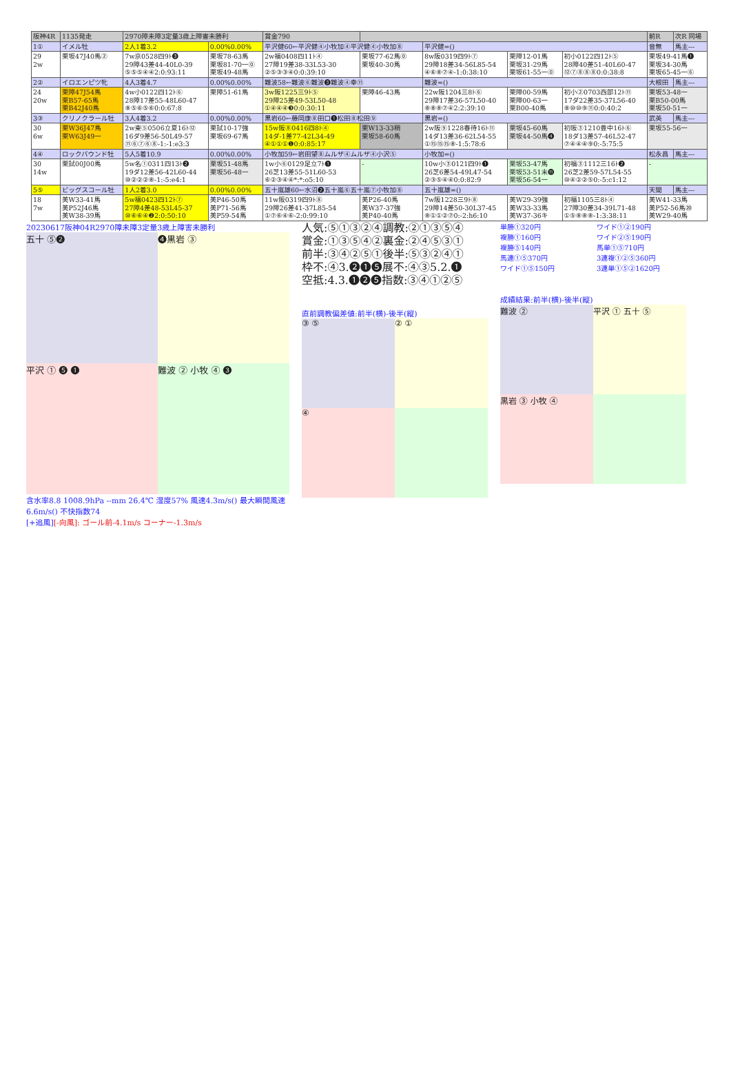| 阪神4R | 1135発走 | 2970障未障3定量3歳上障害未勝利 | | 賞金790 | | | | | 前R | 次R 同場 |
| 1① | イメル牡 | 2人1着3.2 | 0.00%0.00% | 平沢健60←平沢健④小牧加④平沢健④小牧加⑧ | | 平沢健=() | | | 音無 | 馬主--- |
| 29 2w | 栗坂47J40馬② | 7w京0528四9ﾄ❸ 29障43差44-40L0-39 ⑤⑤⑤④④2:0:93:11 | 栗坂78-63馬 栗坂81-70一⓪ 栗坂49-48馬 | 2w福0408四11ﾄ④ 27障19差38-33L53-30 ②⑤③③④0:0:39:10 | 栗坂77-62馬⓪ 栗坂40-30馬 | 8w阪0319四9ﾄ⑦ 29障18差34-56L85-54 ④⑥⑧⑦④-1:0:38:10 | 栗障12-01馬 栗坂31-29馬 栗坂61-55一⓪ | 初小0122四12ﾄ⑤ 28障40差51-40L60-47 ⑫⑦⑧⑧⑧0:0:38:8 | 栗坂49-41馬❶ 栗坂34-30馬 栗坂65-45一⑥ | |
| 2② | イロエンピツ牝 | 4人3着4.7 | 0.00%0.00% | 難波58←難波⑥難波❸難波④幸⑪ | | 難波=() | | | 大根田 | 馬主--- |
| 24 20w | 栗障47J54馬 栗B57-65馬 栗B42J40馬 | 4w小0122四12ﾄ⑥ 28障17差55-48L60-47 ⑧⑤⑥⑤⑥0:0:67:8 | 栗障51-61馬 | 3w阪1225三9ﾄ⑤ 29障25差49-53L50-48 ①④④④❸0:0:30:11 | 栗障46-43馬 | 22w阪1204三8ﾄ⑥ 29障17差36-57L50-40 ⑧⑧⑧⑦④2:2:39:10 | 栗障00-59馬 栗障00-63一 栗B00-40馬 | 初小②0703西部12ﾄ⑪ 17ダ22差35-37L56-40 ⑧⑩⑩⑨⑪0:0:40:2 | 栗坂53-48一 栗B50-00馬 栗坂50-51一 | |
| 3③ | クリノクラール牡 | 3人4着3.2 | 0.00%0.00% | 黒岩60←藤岡康⑧田口❶松田⑧松田⑨ | | 黒岩=() | | | 武英 | 馬主--- |
| 30 6w | 栗W36J47馬 栗W63J49一 | 2w東⑤0506立夏16ﾄ⑫ 16ダ9差56-50L49-57 ⑪⑥⑦⑥⑧-1:-1:e3:3 | 栗試10-17強 栗坂69-67馬 | 15w阪⑧0416四8ﾄ④ 14ダ-1差77-42L34-49 ④①①①❶0:0:85:17 | 栗W13-33稍 栗坂58-60馬 | 2w阪⑨1228春待16ﾄ⑪ 14ダ13差36-62L54-55 ①⑮⑮⑮⑧-1:5:78:6 | 栗坂45-60馬 栗坂44-50馬❹ | 初阪③1210豊中16ﾄ⑥ 18ダ13差57-46L52-47 ⑦④④④⑨0:-5:75:5 | 栗坂55-56一 | |
| 4④ | ロックバウンド牡 | 5人5着10.9 | 0.00%0.00% | 小牧加59←岩田望⑧ムルザ④ムルザ④小沢⑤ | | 小牧加=() | | | 松永昌 | 馬主--- |
| 30 14w | 栗試00J00馬 | 5w名①0311四13ﾄ❷ 19ダ12差56-42L60-44 ⑩②②②⑧-1:-5:e4:1 | 栗坂51-48馬 栗坂56-48一 | 1w小⑥0129足立7ﾄ❶ 26芝13差55-51L60-53 ⑥②③④④*:*:o5:10 | - | 10w小③0121四9ﾄ❶ 26芝6差54-49L47-54 ②③⑤④④0:0:82:9 | 栗坂53-47馬 栗坂53-51末⓫ 栗坂56-54一 | 初福③1112三16ﾄ❷ 26芝2差59-57L54-55 ⑩④②②⑤0:-5:c1:12 | - | |
| 5⑤ | ビッグスコール牡 | 1人2着3.0 | 0.00%0.00% | 五十嵐雄60←水沼❷五十嵐⑥五十嵐⑦小牧加⑧ | | 五十嵐雄=() | | | 天間 | 馬主--- |
| 18 7w | 美W33-41馬 美P52J46馬 美W38-39馬 | 5w福0423四12ﾄ⑦ 27障4差48-53L45-37 ⑩⑥⑥④❷2:0:50:10 | 美P46-50馬 美P71-56馬 美P59-54馬 | 11w阪0319四9ﾄ⑧ 29障26差41-37L85-54 ①⑦⑥④⑥-2:0:99:10 | 美P26-40馬 美W37-37強 美P40-40馬 | 7w阪1228三9ﾄ⑧ 29障14差50-30L37-45 ⑧①①②⑦0:-2:h6:10 | 美W29-39強 美W33-33馬 美W37-36キ | 初福1105三8ﾄ④ 27障30差34-39L71-48 ①⑤⑧⑧⑧-1:3:38:11 | 美W41-33馬 美P52-56馬⑳ 美W29-40馬 | |
20230617阪神04R2970障未障3定量3歳上障害未勝利
五十 ⑤❷
❹黒岩 ③
平沢 ① ❺ ❶
難波 ② 小牧 ④ ❸
含水率8.8 1008.9hPa --mm 26.4℃ 湿度57% 風速4.3m/s() 最大瞬間風速6.6m/s() 不快指数74
[+追風][-向風]: ゴール前-4.1m/s コーナー-1.3m/s
人気:⑤①③②④調教:②①③⑤④
賞金:①③⑤④②裏金:②④⑤③①
前半:③④②⑤①後半:⑤③②④①
枠不:④3.❷❶❺展不:④③5.2.❶
空抵:4.3.❶❷❺指数:③④①②⑤
直前調教偏差値:前半(横)-後半(縦)
③ ⑤
② ①
④
単勝①320円
複勝①160円
複勝⑤140円
馬連①⑤370円
ワイド①⑤150円
ワイド①②190円
ワイド②⑤190円
馬単①⑤710円
3連複①②⑤360円
3連単①⑤②1620円
成績結果:前半(横)-後半(縦)
難波 ②
平沢 ① 五十 ⑤
黒岩 ③ 小牧 ④